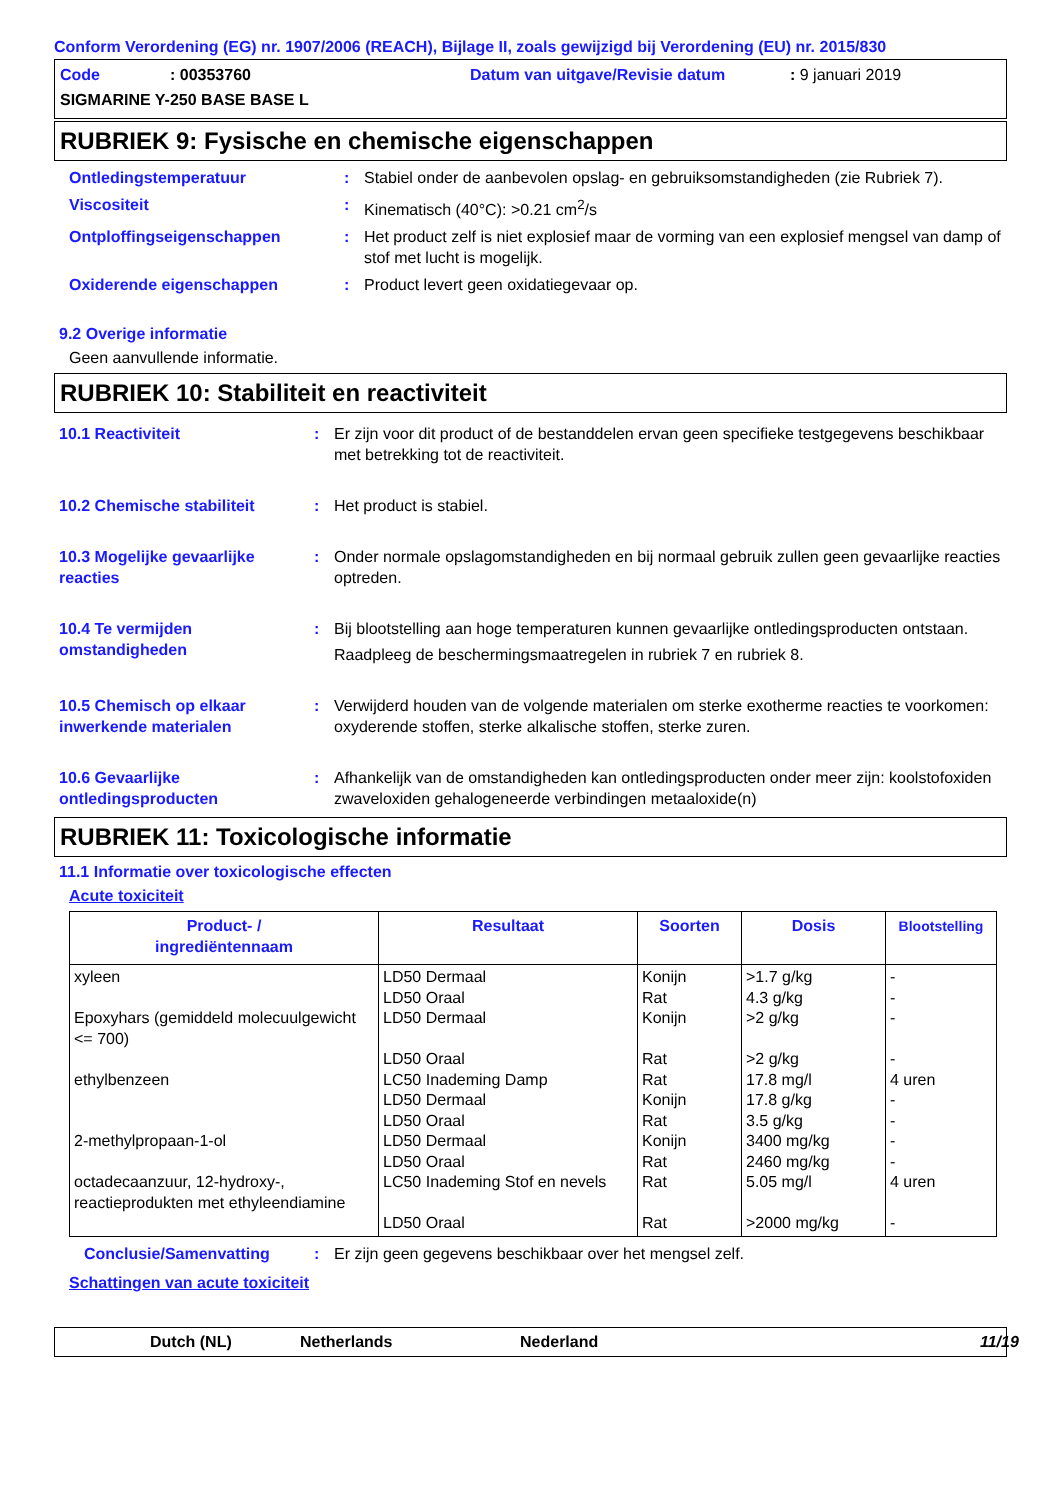Conform Verordening (EG) nr. 1907/2006 (REACH), Bijlage II, zoals gewijzigd bij Verordening (EU) nr. 2015/830
Code: 00353760 Datum van uitgave/Revisie datum: 9 januari 2019 SIGMARINE Y-250 BASE BASE L
RUBRIEK 9: Fysische en chemische eigenschappen
Ontledingstemperatuur: Stabiel onder de aanbevolen opslag- en gebruiksomstandigheden (zie Rubriek 7).
Viscositeit: Kinematisch (40°C): >0.21 cm<sup>2</sup>/s
Ontploffingseigenschappen: Het product zelf is niet explosief maar de vorming van een explosief mengsel van damp of stof met lucht is mogelijk.
Oxiderende eigenschappen: Product levert geen oxidatiegevaar op.
9.2 Overige informatie
Geen aanvullende informatie.
RUBRIEK 10: Stabiliteit en reactiviteit
10.1 Reactiviteit: Er zijn voor dit product of de bestanddelen ervan geen specifieke testgegevens beschikbaar met betrekking tot de reactiviteit.
10.2 Chemische stabiliteit: Het product is stabiel.
10.3 Mogelijke gevaarlijke reacties: Onder normale opslagomstandigheden en bij normaal gebruik zullen geen gevaarlijke reacties optreden.
10.4 Te vermijden omstandigheden: Bij blootstelling aan hoge temperaturen kunnen gevaarlijke ontledingsproducten ontstaan.
Raadpleeg de beschermingsmaatregelen in rubriek 7 en rubriek 8.
10.5 Chemisch op elkaar inwerkende materialen: Verwijderd houden van de volgende materialen om sterke exotherme reacties te voorkomen: oxyderende stoffen, sterke alkalische stoffen, sterke zuren.
10.6 Gevaarlijke ontledingsproducten: Afhankelijk van de omstandigheden kan ontledingsproducten onder meer zijn: koolstofoxiden zwaveloxiden gehalogeneerde verbindingen metaaloxide(n)
RUBRIEK 11: Toxicologische informatie
11.1 Informatie over toxicologische effecten
Acute toxiciteit
| Product- / ingrediëntennaam | Resultaat | Soorten | Dosis | Blootstelling |
| --- | --- | --- | --- | --- |
| xyleen Epoxyhars (gemiddeld molecuulgewicht <= 700) ethylbenzeen 2-methylpropaan-1-ol octadecaanzuur, 12-hydroxy-, reactieprodukten met ethyleendiamine | LD50 Dermaal LD50 Oraal LD50 Dermaal LD50 Oraal LC50 Inademing Damp LD50 Dermaal LD50 Oraal LD50 Dermaal LD50 Oraal LC50 Inademing Stof en nevels LD50 Oraal | Konijn Rat Konijn Rat Rat Konijn Rat Konijn Rat Rat Rat | >1.7 g/kg 4.3 g/kg >2 g/kg >2 g/kg 17.8 mg/l 17.8 g/kg 3.5 g/kg 3400 mg/kg 2460 mg/kg 5.05 mg/l >2000 mg/kg | - - - - 4 uren - - - - 4 uren - |
Conclusie/Samenvatting: Er zijn geen gegevens beschikbaar over het mengsel zelf.
Schattingen van acute toxiciteit
Dutch (NL) Netherlands Nederland 11/19